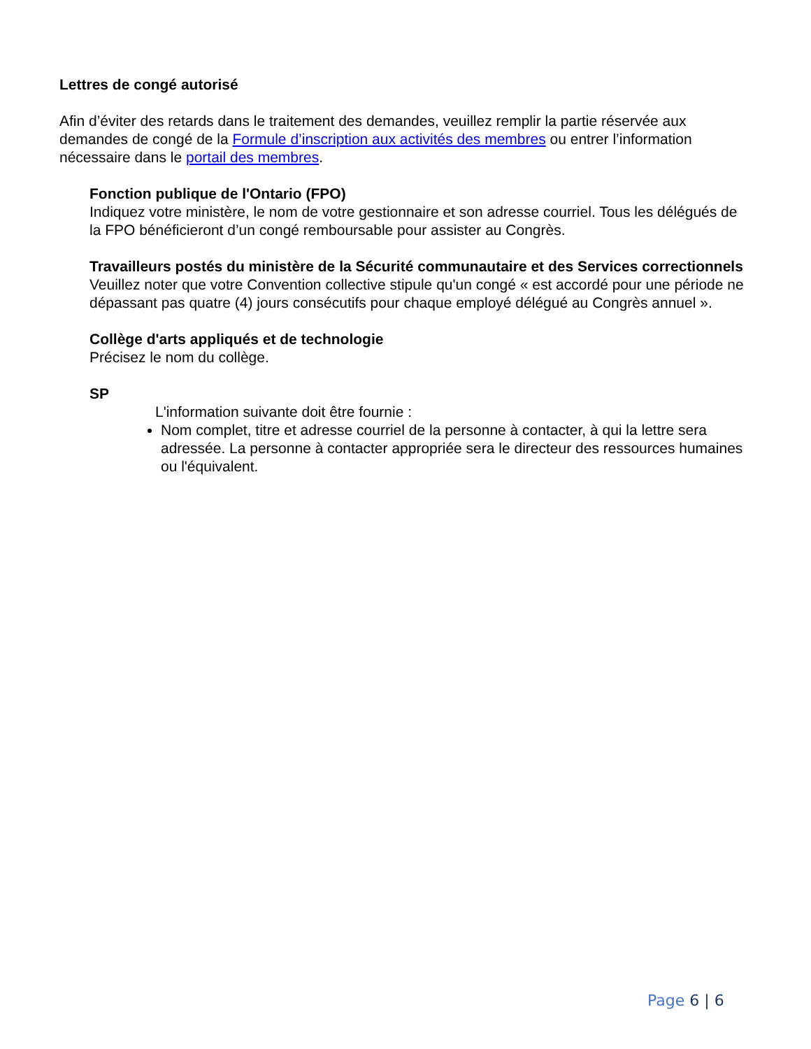Lettres de congé autorisé
Afin d’éviter des retards dans le traitement des demandes, veuillez remplir la partie réservée aux demandes de congé de la Formule d’inscription aux activités des membres ou entrer l’information nécessaire dans le portail des membres.
Fonction publique de l'Ontario (FPO)
Indiquez votre ministère, le nom de votre gestionnaire et son adresse courriel. Tous les délégués de la FPO bénéficieront d’un congé remboursable pour assister au Congrès.
Travailleurs postés du ministère de la Sécurité communautaire et des Services correctionnels
Veuillez noter que votre Convention collective stipule qu'un congé « est accordé pour une période ne dépassant pas quatre (4) jours consécutifs pour chaque employé délégué au Congrès annuel ».
Collège d'arts appliqués et de technologie
Précisez le nom du collège.
SP
L'information suivante doit être fournie :
Nom complet, titre et adresse courriel de la personne à contacter, à qui la lettre sera adressée. La personne à contacter appropriée sera le directeur des ressources humaines ou l'équivalent.
Page 6 | 6